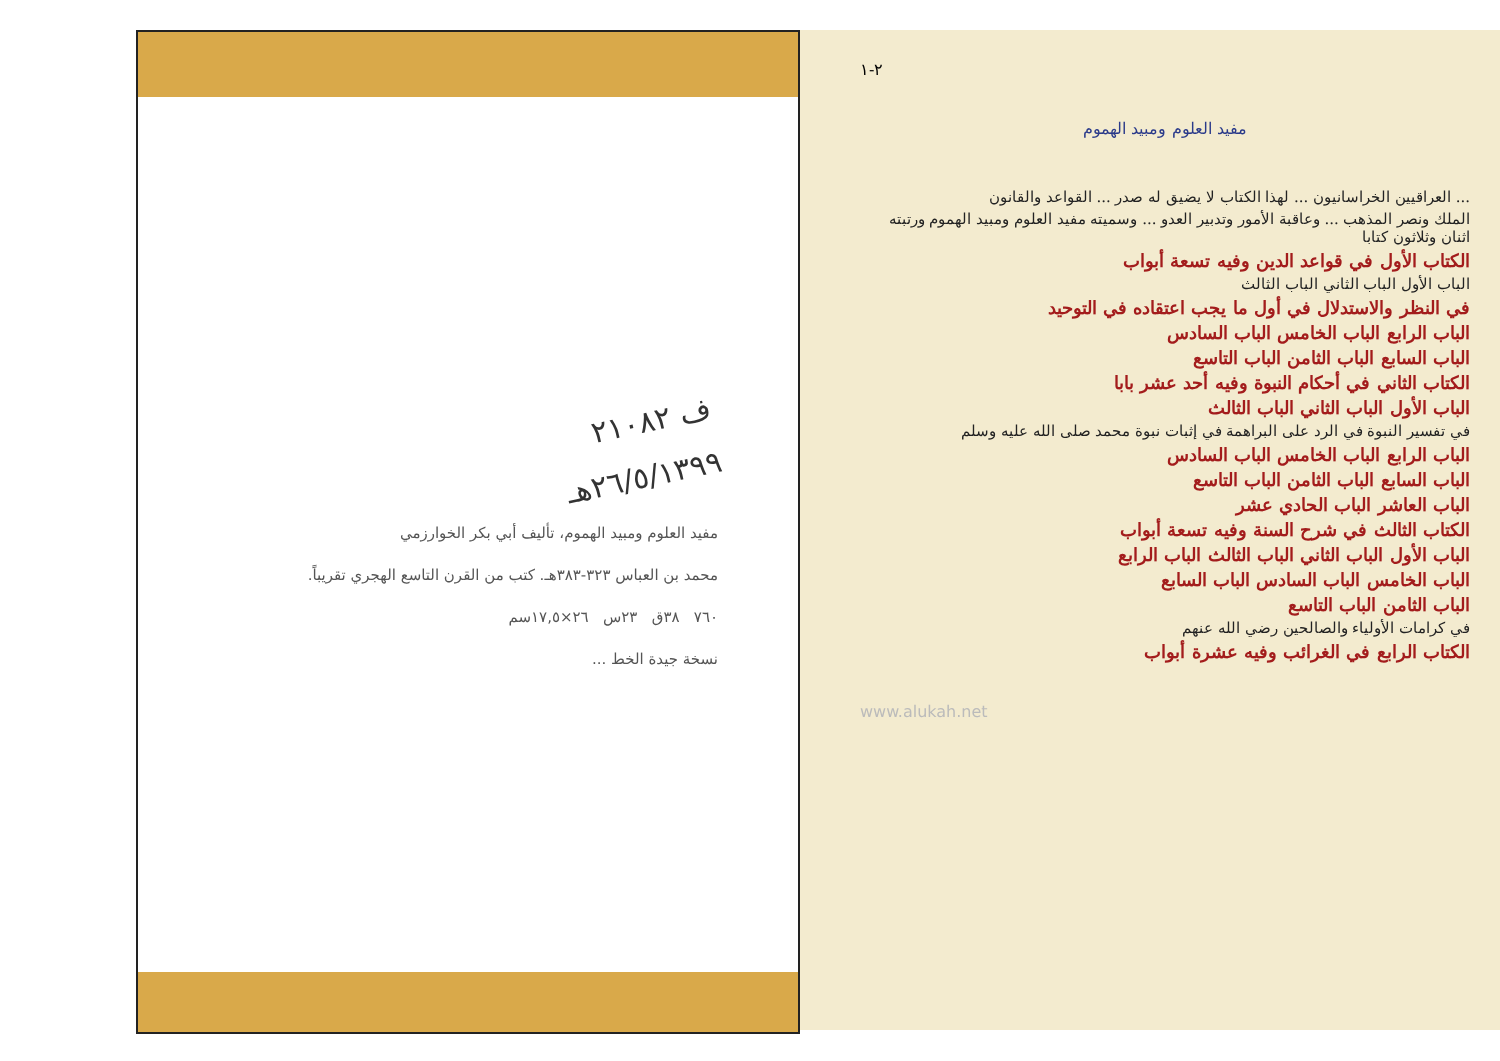٢-١
مفيد العلوم ومبيد الهموم
... العراقيين الخراسانيون ... لهذا الكتاب لا يضيق له صدر ... القواعد والقانون
الملك ونصر المذهب ... وعاقبة الأمور وتدبير العدو ... وسميته مفيد العلوم ومبيد الهموم ورتبته اثنان وثلاثون كتابا
الكتاب الأول في قواعد الدين وفيه تسعة أبواب
الباب الأول الباب الثاني الباب الثالث
في النظر والاستدلال في أول ما يجب اعتقاده في التوحيد
الباب الرابع الباب الخامس الباب السادس
الباب السابع الباب الثامن الباب التاسع
الكتاب الثاني في أحكام النبوة وفيه أحد عشر بابا
الباب الأول الباب الثاني الباب الثالث
في تفسير النبوة في الرد على البراهمة في إثبات نبوة محمد صلى الله عليه وسلم
الباب الرابع الباب الخامس الباب السادس
الباب السابع الباب الثامن الباب التاسع
الباب العاشر الباب الحادي عشر
الكتاب الثالث في شرح السنة وفيه تسعة أبواب
الباب الأول الباب الثاني الباب الثالث الباب الرابع
الباب الخامس الباب السادس الباب السابع
الباب الثامن الباب التاسع
في كرامات الأولياء والصالحين رضي الله عنهم
الكتاب الرابع في الغرائب وفيه عشرة أبواب
www.alukah.net
ف ٢١٠٨٢
٢٦/٥/١٣٩٩هـ
مفيد العلوم ومبيد الهموم، تأليف أبي بكر الخوارزمي
محمد بن العباس ٣٢٣-٣٨٣هـ. كتب من القرن التاسع الهجري تقريباً.
٧٦٠ ٣٨ق ٢٣س ٢٦×١٧,٥سم
نسخة جيدة الخط ...